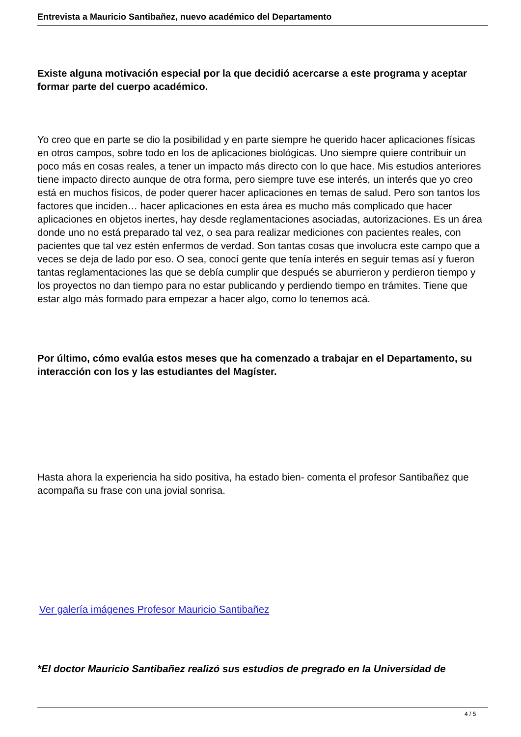Entrevista a Mauricio Santibañez, nuevo académico del Departamento
Existe alguna motivación especial por la que decidió acercarse a este programa y aceptar formar parte del cuerpo académico.
Yo creo que en parte se dio la posibilidad y en parte siempre he querido hacer aplicaciones físicas en otros campos, sobre todo en los de aplicaciones biológicas. Uno siempre quiere contribuir un poco más en cosas reales, a tener un impacto más directo con lo que hace. Mis estudios anteriores tiene impacto directo aunque de otra forma, pero siempre tuve ese interés, un interés que yo creo está en muchos físicos, de poder querer hacer aplicaciones en temas de salud. Pero son tantos los factores que inciden… hacer aplicaciones en esta área es mucho más complicado que hacer aplicaciones en objetos inertes, hay desde reglamentaciones asociadas, autorizaciones. Es un área donde uno no está preparado tal vez, o sea para realizar mediciones con pacientes reales, con pacientes que tal vez estén enfermos de verdad. Son tantas cosas que involucra este campo que a veces se deja de lado por eso. O sea, conocí gente que tenía interés en seguir temas así y fueron tantas reglamentaciones las que se debía cumplir que después se aburrieron y perdieron tiempo y los proyectos no dan tiempo para no estar publicando y perdiendo tiempo en trámites. Tiene que estar algo más formado para empezar a hacer algo, como lo tenemos acá.
Por último, cómo evalúa estos meses que ha comenzado a trabajar en el Departamento, su interacción con los y las estudiantes del Magíster.
Hasta ahora la experiencia ha sido positiva, ha estado bien- comenta el profesor Santibañez que acompaña su frase con una jovial sonrisa.
Ver galería imágenes Profesor Mauricio Santibañez
*El doctor Mauricio Santibañez realizó sus estudios de pregrado en la Universidad de
4 / 5